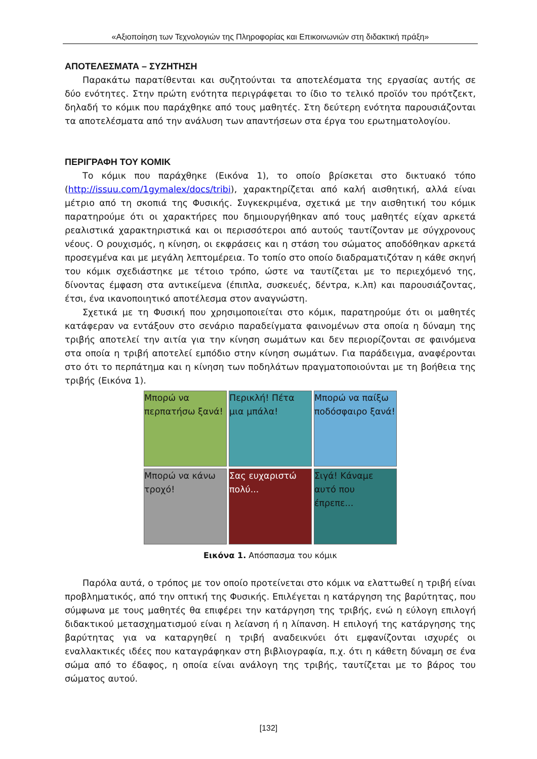«Αξιοποίηση των Τεχνολογιών της Πληροφορίας και Επικοινωνιών στη διδακτική πράξη»
ΑΠΟΤΕΛΕΣΜΑΤΑ – ΣΥΖΗΤΗΣΗ
Παρακάτω παρατίθενται και συζητούνται τα αποτελέσματα της εργασίας αυτής σε δύο ενότητες. Στην πρώτη ενότητα περιγράφεται το ίδιο το τελικό προϊόν του πρότζεκτ, δηλαδή το κόμικ που παράχθηκε από τους μαθητές. Στη δεύτερη ενότητα παρουσιάζονται τα αποτελέσματα από την ανάλυση των απαντήσεων στα έργα του ερωτηματολογίου.
ΠΕΡΙΓΡΑΦΗ ΤΟΥ ΚΟΜΙΚ
Το κόμικ που παράχθηκε (Εικόνα 1), το οποίο βρίσκεται στο δικτυακό τόπο (http://issuu.com/1gymalex/docs/tribi), χαρακτηρίζεται από καλή αισθητική, αλλά είναι μέτριο από τη σκοπιά της Φυσικής. Συγκεκριμένα, σχετικά με την αισθητική του κόμικ παρατηρούμε ότι οι χαρακτήρες που δημιουργήθηκαν από τους μαθητές είχαν αρκετά ρεαλιστικά χαρακτηριστικά και οι περισσότεροι από αυτούς ταυτίζονταν με σύγχρονους νέους. Ο ρουχισμός, η κίνηση, οι εκφράσεις και η στάση του σώματος αποδόθηκαν αρκετά προσεγμένα και με μεγάλη λεπτομέρεια. Το τοπίο στο οποίο διαδραματιζόταν η κάθε σκηνή του κόμικ σχεδιάστηκε με τέτοιο τρόπο, ώστε να ταυτίζεται με το περιεχόμενό της, δίνοντας έμφαση στα αντικείμενα (έπιπλα, συσκευές, δέντρα, κ.λπ) και παρουσιάζοντας, έτσι, ένα ικανοποιητικό αποτέλεσμα στον αναγνώστη.
Σχετικά με τη Φυσική που χρησιμοποιείται στο κόμικ, παρατηρούμε ότι οι μαθητές κατάφεραν να εντάξουν στο σενάριο παραδείγματα φαινομένων στα οποία η δύναμη της τριβής αποτελεί την αιτία για την κίνηση σωμάτων και δεν περιορίζονται σε φαινόμενα στα οποία η τριβή αποτελεί εμπόδιο στην κίνηση σωμάτων. Για παράδειγμα, αναφέρονται στο ότι το περπάτημα και η κίνηση των ποδηλάτων πραγματοποιούνται με τη βοήθεια της τριβής (Εικόνα 1).
Μπορώ να περπατήσω ξανά!
Περικλή! Πέτα μια μπάλα!
Μπορώ να παίξω ποδόσφαιρο ξανά!
Μπορώ να κάνω τροχό!
Σας ευχαριστώ πολύ...
Σιγά! Κάναμε αυτό που έπρεπε...
Εικόνα 1. Απόσπασμα του κόμικ
Παρόλα αυτά, ο τρόπος με τον οποίο προτείνεται στο κόμικ να ελαττωθεί η τριβή είναι προβληματικός, από την οπτική της Φυσικής. Επιλέγεται η κατάργηση της βαρύτητας, που σύμφωνα με τους μαθητές θα επιφέρει την κατάργηση της τριβής, ενώ η εύλογη επιλογή διδακτικού μετασχηματισμού είναι η λείανση ή η λίπανση. Η επιλογή της κατάργησης της βαρύτητας για να καταργηθεί η τριβή αναδεικνύει ότι εμφανίζονται ισχυρές οι εναλλακτικές ιδέες που καταγράφηκαν στη βιβλιογραφία, π.χ. ότι η κάθετη δύναμη σε ένα σώμα από το έδαφος, η οποία είναι ανάλογη της τριβής, ταυτίζεται με το βάρος του σώματος αυτού.
[132]